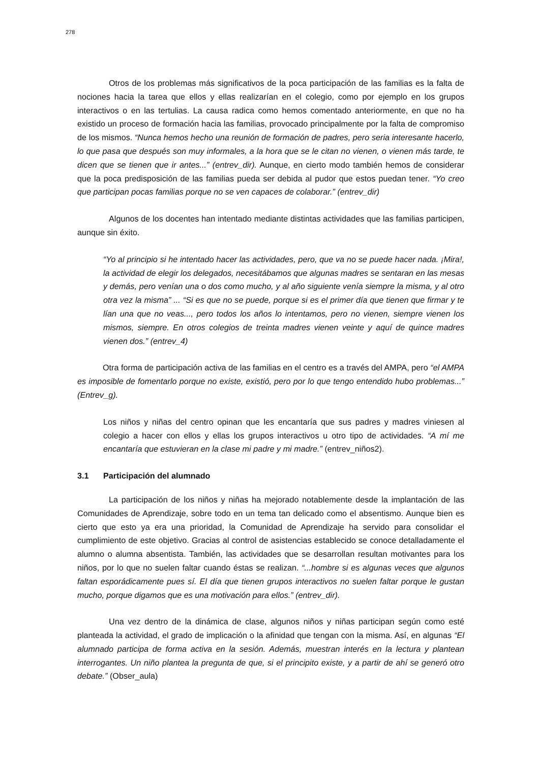278
Otros de los problemas más significativos de la poca participación de las familias es la falta de nociones hacia la tarea que ellos y ellas realizarían en el colegio, como por ejemplo en los grupos interactivos o en las tertulias. La causa radica como hemos comentado anteriormente, en que no ha existido un proceso de formación hacia las familias, provocado principalmente por la falta de compromiso de los mismos. “Nunca hemos hecho una reunión de formación de padres, pero seria interesante hacerlo, lo que pasa que después son muy informales, a la hora que se le citan no vienen, o vienen más tarde, te dicen que se tienen que ir antes...” (entrev_dir). Aunque, en cierto modo también hemos de considerar que la poca predisposición de las familias pueda ser debida al pudor que estos puedan tener. “Yo creo que participan pocas familias porque no se ven capaces de colaborar.” (entrev_dir)
Algunos de los docentes han intentado mediante distintas actividades que las familias participen, aunque sin éxito.
“Yo al principio si he intentado hacer las actividades, pero, que va no se puede hacer nada. ¡Mira!, la actividad de elegir los delegados, necesitábamos que algunas madres se sentaran en las mesas y demás, pero venían una o dos como mucho, y al año siguiente venía siempre la misma, y al otro otra vez la misma” ... “Si es que no se puede, porque si es el primer día que tienen que firmar y te lían una que no veas..., pero todos los años lo intentamos, pero no vienen, siempre vienen los mismos, siempre. En otros colegios de treinta madres vienen veinte y aquí de quince madres vienen dos.” (entrev_4)
Otra forma de participación activa de las familias en el centro es a través del AMPA, pero “el AMPA es imposible de fomentarlo porque no existe, existió, pero por lo que tengo entendido hubo problemas...” (Entrev_g).
Los niños y niñas del centro opinan que les encantaría que sus padres y madres viniesen al colegio a hacer con ellos y ellas los grupos interactivos u otro tipo de actividades. “A mí me encantaría que estuvieran en la clase mi padre y mi madre.” (entrev_niños2).
3.1 Participación del alumnado
La participación de los niños y niñas ha mejorado notablemente desde la implantación de las Comunidades de Aprendizaje, sobre todo en un tema tan delicado como el absentismo. Aunque bien es cierto que esto ya era una prioridad, la Comunidad de Aprendizaje ha servido para consolidar el cumplimiento de este objetivo. Gracias al control de asistencias establecido se conoce detalladamente el alumno o alumna absentista. También, las actividades que se desarrollan resultan motivantes para los niños, por lo que no suelen faltar cuando éstas se realizan. “...hombre si es algunas veces que algunos faltan esporádicamente pues sí. El día que tienen grupos interactivos no suelen faltar porque le gustan mucho, porque digamos que es una motivación para ellos.” (entrev_dir).
Una vez dentro de la dinámica de clase, algunos niños y niñas participan según como esté planteada la actividad, el grado de implicación o la afinidad que tengan con la misma. Así, en algunas “El alumnado participa de forma activa en la sesión. Además, muestran interés en la lectura y plantean interrogantes. Un niño plantea la pregunta de que, si el principito existe, y a partir de ahí se generó otro debate.” (Obser_aula)